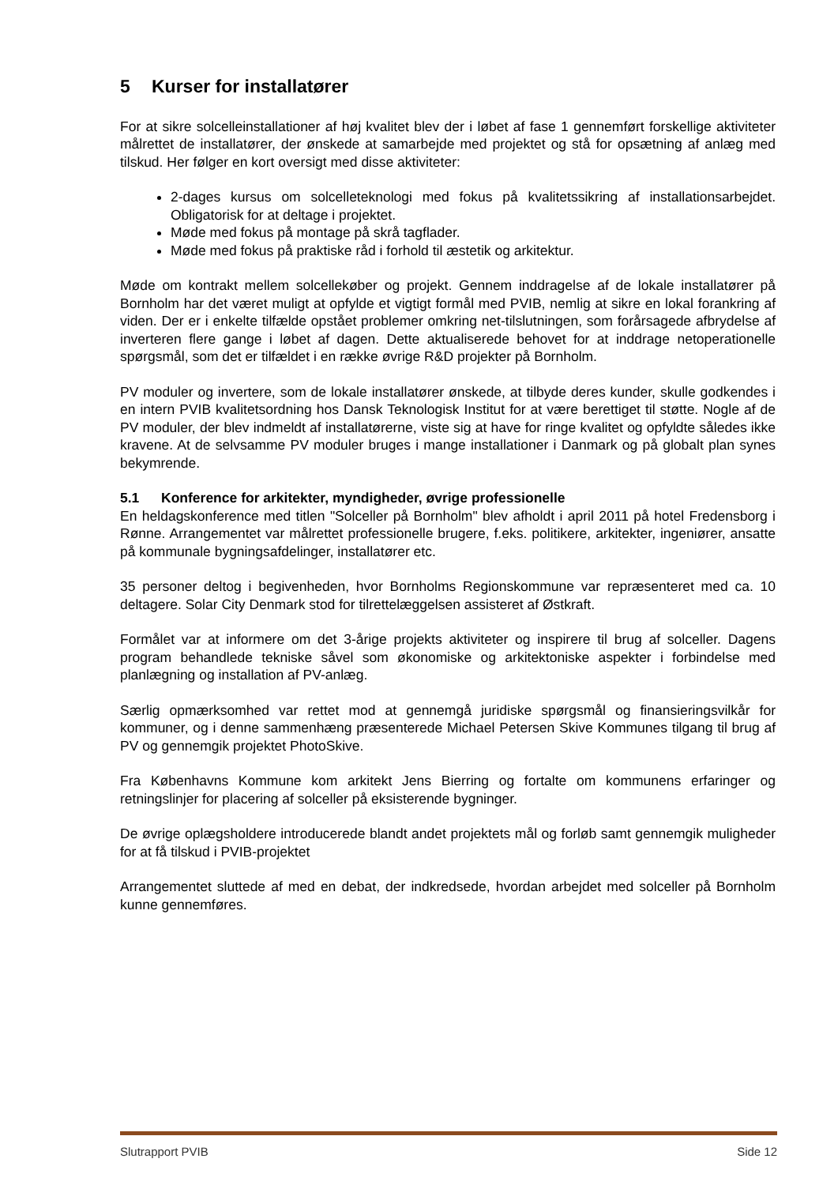5 Kurser for installatører
For at sikre solcelleinstallationer af høj kvalitet blev der i løbet af fase 1 gennemført forskellige aktiviteter målrettet de installatører, der ønskede at samarbejde med projektet og stå for opsætning af anlæg med tilskud. Her følger en kort oversigt med disse aktiviteter:
2-dages kursus om solcelleteknologi med fokus på kvalitetssikring af installationsarbejdet. Obligatorisk for at deltage i projektet.
Møde med fokus på montage på skrå tagflader.
Møde med fokus på praktiske råd i forhold til æstetik og arkitektur.
Møde om kontrakt mellem solcellekøber og projekt. Gennem inddragelse af de lokale installatører på Bornholm har det været muligt at opfylde et vigtigt formål med PVIB, nemlig at sikre en lokal forankring af viden. Der er i enkelte tilfælde opstået problemer omkring net-tilslutningen, som forårsagede afbrydelse af inverteren flere gange i løbet af dagen. Dette aktualiserede behovet for at inddrage netoperationelle spørgsmål, som det er tilfældet i en række øvrige R&D projekter på Bornholm.
PV moduler og invertere, som de lokale installatører ønskede, at tilbyde deres kunder, skulle godkendes i en intern PVIB kvalitetsordning hos Dansk Teknologisk Institut for at være berettiget til støtte. Nogle af de PV moduler, der blev indmeldt af installatørerne, viste sig at have for ringe kvalitet og opfyldte således ikke kravene. At de selvsamme PV moduler bruges i mange installationer i Danmark og på globalt plan synes bekymrende.
5.1 Konference for arkitekter, myndigheder, øvrige professionelle
En heldagskonference med titlen "Solceller på Bornholm" blev afholdt i april 2011 på hotel Fredensborg i Rønne. Arrangementet var målrettet professionelle brugere, f.eks. politikere, arkitekter, ingeniører, ansatte på kommunale bygningsafdelinger, installatører etc.
35 personer deltog i begivenheden, hvor Bornholms Regionskommune var repræsenteret med ca. 10 deltagere. Solar City Denmark stod for tilrettelæggelsen assisteret af Østkraft.
Formålet var at informere om det 3-årige projekts aktiviteter og inspirere til brug af solceller. Dagens program behandlede tekniske såvel som økonomiske og arkitektoniske aspekter i forbindelse med planlægning og installation af PV-anlæg.
Særlig opmærksomhed var rettet mod at gennemgå juridiske spørgsmål og finansieringsvilkår for kommuner, og i denne sammenhæng præsenterede Michael Petersen Skive Kommunes tilgang til brug af PV og gennemgik projektet PhotoSkive.
Fra Københavns Kommune kom arkitekt Jens Bierring og fortalte om kommunens erfaringer og retningslinjer for placering af solceller på eksisterende bygninger.
De øvrige oplægsholdere introducerede blandt andet projektets mål og forløb samt gennemgik muligheder for at få tilskud i PVIB-projektet
Arrangementet sluttede af med en debat, der indkredsede, hvordan arbejdet med solceller på Bornholm kunne gennemføres.
Slutrapport PVIB Side 12